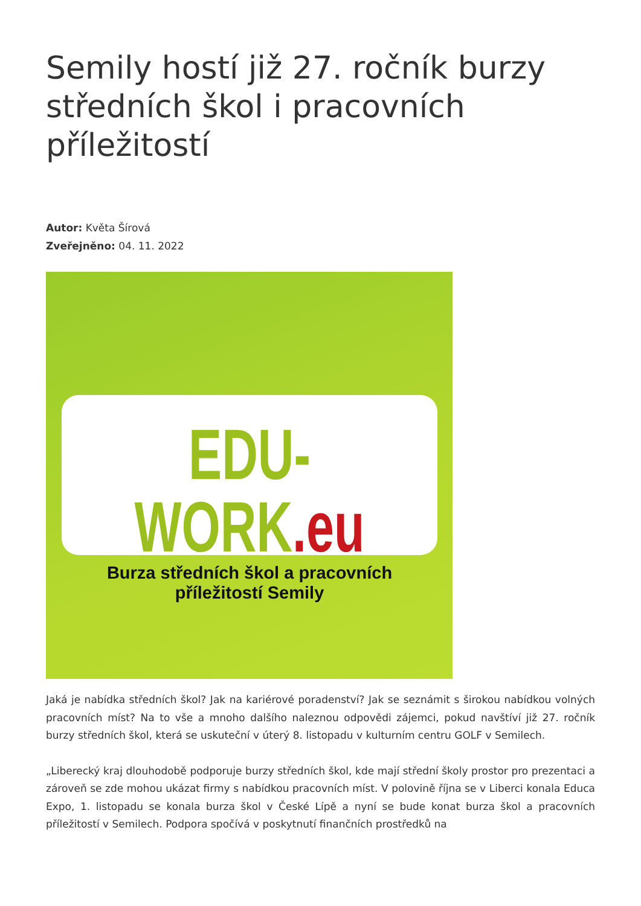Semily hostí již 27. ročník burzy středních škol i pracovních příležitostí
Autor: Květa Šírová
Zveřejněno: 04. 11. 2022
EDU-WORK.eu
Burza středních škol a pracovních příležitostí Semily
Jaká je nabídka středních škol? Jak na kariérové poradenství? Jak se seznámit s širokou nabídkou volných pracovních míst? Na to vše a mnoho dalšího naleznou odpovědi zájemci, pokud navštíví již 27. ročník burzy středních škol, která se uskuteční v úterý 8. listopadu v kulturním centru GOLF v Semilech.
„Liberecký kraj dlouhodobě podporuje burzy středních škol, kde mají střední školy prostor pro prezentaci a zároveň se zde mohou ukázat firmy s nabídkou pracovních míst. V polovině října se v Liberci konala Educa Expo, 1. listopadu se konala burza škol v České Lípě a nyní se bude konat burza škol a pracovních příležitostí v Semilech. Podpora spočívá v poskytnutí finančních prostředků na